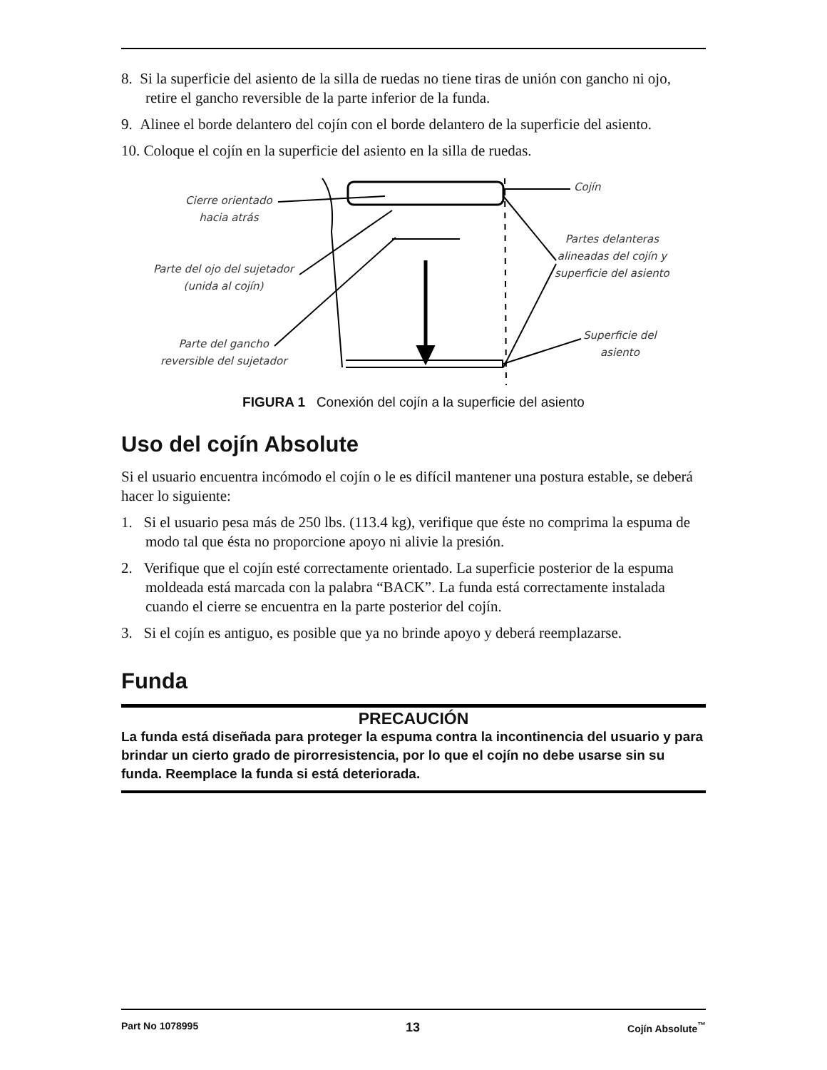8. Si la superficie del asiento de la silla de ruedas no tiene tiras de unión con gancho ni ojo, retire el gancho reversible de la parte inferior de la funda.
9. Alinee el borde delantero del cojín con el borde delantero de la superficie del asiento.
10. Coloque el cojín en la superficie del asiento en la silla de ruedas.
Cierre orientado
hacia atrás
Parte del ojo del sujetador
(unida al cojín)
Parte del gancho
reversible del sujetador
Cojín
Partes delanteras
alineadas del cojín y
superficie del asiento
Superficie del
asiento
FIGURA 1 Conexión del cojín a la superficie del asiento
Uso del cojín Absolute
Si el usuario encuentra incómodo el cojín o le es difícil mantener una postura estable, se deberá hacer lo siguiente:
1. Si el usuario pesa más de 250 lbs. (113.4 kg), verifique que éste no comprima la espuma de modo tal que ésta no proporcione apoyo ni alivie la presión.
2. Verifique que el cojín esté correctamente orientado. La superficie posterior de la espuma moldeada está marcada con la palabra “BACK”. La funda está correctamente instalada cuando el cierre se encuentra en la parte posterior del cojín.
3. Si el cojín es antiguo, es posible que ya no brinde apoyo y deberá reemplazarse.
Funda
PRECAUCIÓN
La funda está diseñada para proteger la espuma contra la incontinencia del usuario y para brindar un cierto grado de pirorresistencia, por lo que el cojín no debe usarse sin su funda. Reemplace la funda si está deteriorada.
Part No 1078995 13 Cojín Absolute<sup>™</sup>